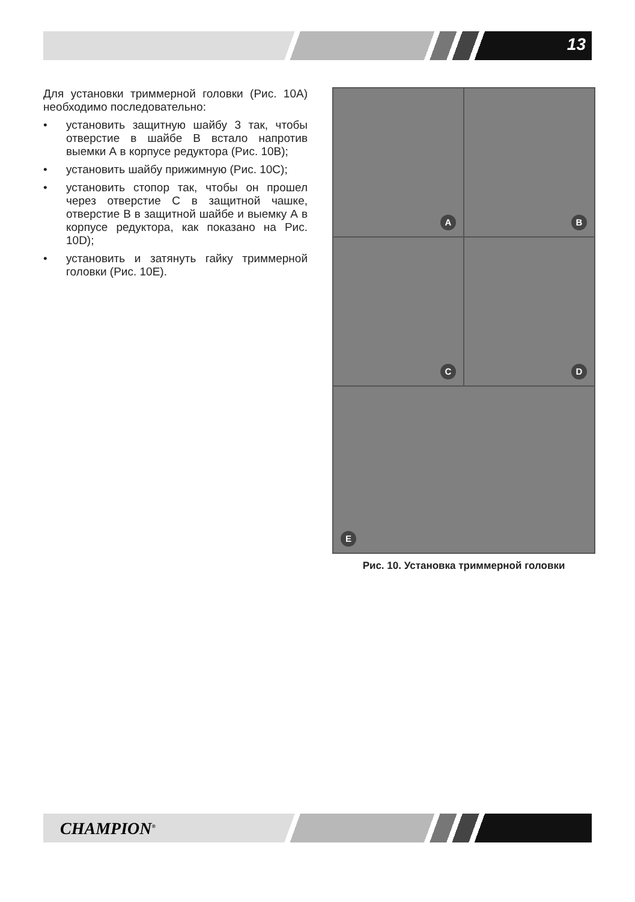13
Для установки триммерной головки (Рис. 10A) необходимо последовательно:
• установить защитную шайбу 3 так, чтобы отверстие в шайбе В встало напротив выемки А в корпусе редуктора (Рис. 10B);
• установить шайбу прижимную (Рис. 10C);
• установить стопор так, чтобы он прошел через отверстие С в защитной чашке, отверстие В в защитной шайбе и выемку А в корпусе редуктора, как показано на Рис. 10D);
• установить и затянуть гайку триммерной головки (Рис. 10E).
A
B
C
D
E
Рис. 10. Установка триммерной головки
CHAMPION<sup>®</sup>